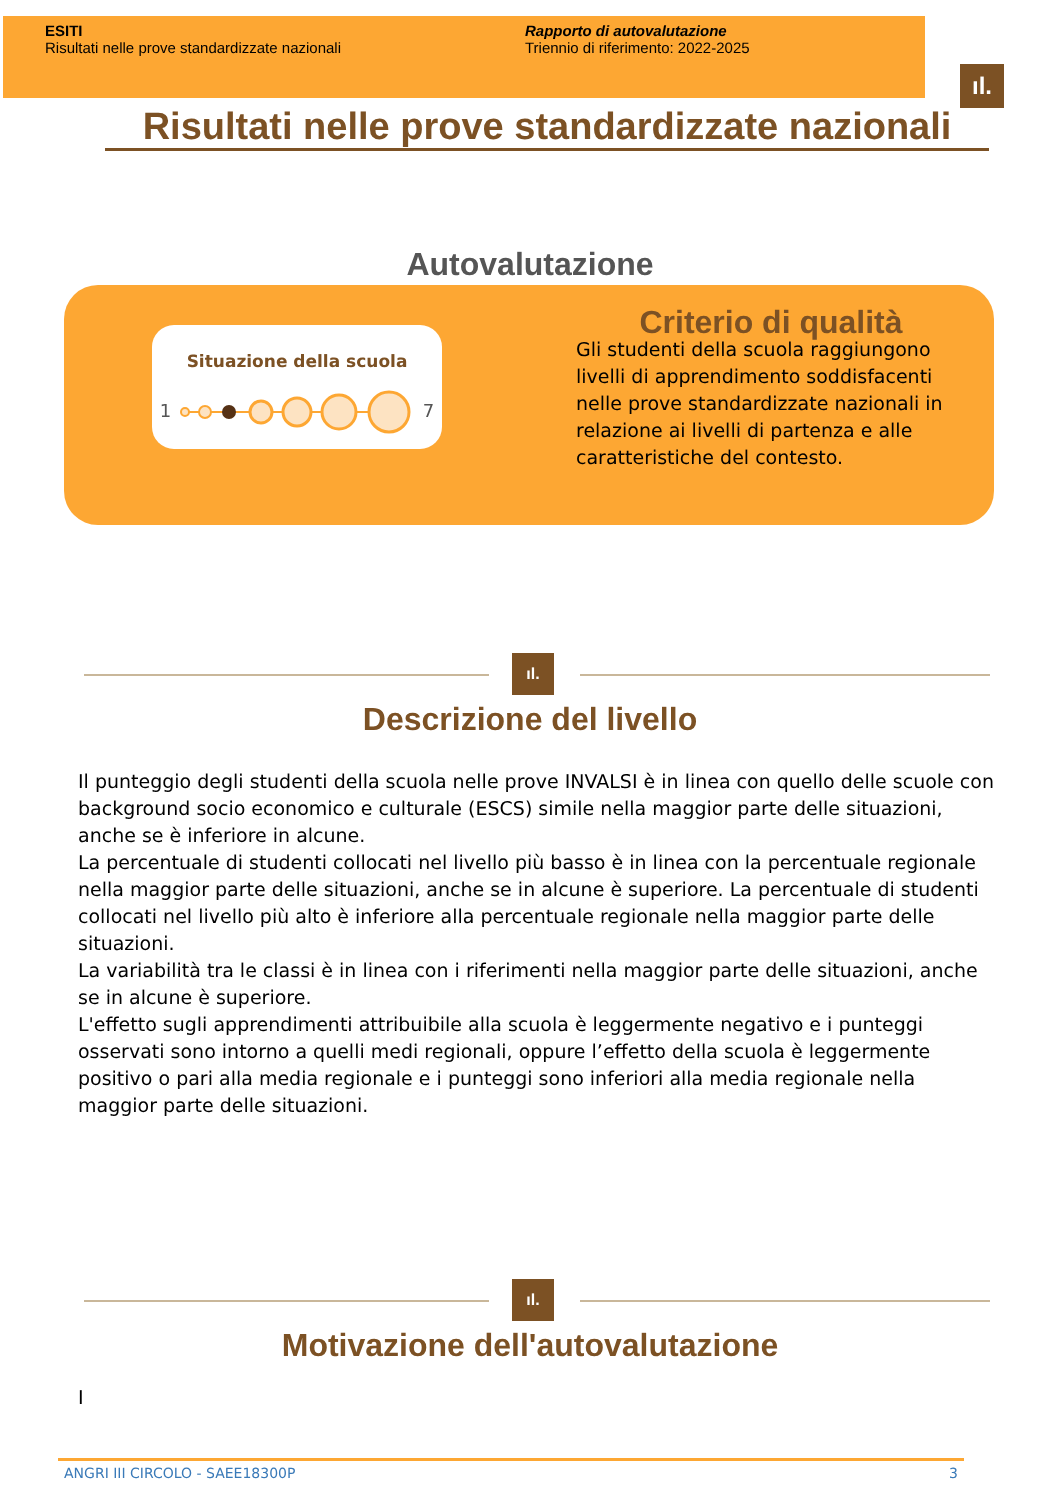ESITI
Risultati nelle prove standardizzate nazionali
Rapporto di autovalutazione
Triennio di riferimento: 2022-2025
ıl.
Risultati nelle prove standardizzate nazionali
Autovalutazione
Situazione della scuola
1 7
Criterio di qualità
Gli studenti della scuola raggiungono livelli di apprendimento soddisfacenti nelle prove standardizzate nazionali in relazione ai livelli di partenza e alle caratteristiche del contesto.
ıl.
Descrizione del livello
Il punteggio degli studenti della scuola nelle prove INVALSI è in linea con quello delle scuole con background socio economico e culturale (ESCS) simile nella maggior parte delle situazioni, anche se è inferiore in alcune.
La percentuale di studenti collocati nel livello più basso è in linea con la percentuale regionale nella maggior parte delle situazioni, anche se in alcune è superiore. La percentuale di studenti collocati nel livello più alto è inferiore alla percentuale regionale nella maggior parte delle situazioni.
La variabilità tra le classi è in linea con i riferimenti nella maggior parte delle situazioni, anche se in alcune è superiore.
L'effetto sugli apprendimenti attribuibile alla scuola è leggermente negativo e i punteggi osservati sono intorno a quelli medi regionali, oppure l’effetto della scuola è leggermente positivo o pari alla media regionale e i punteggi sono inferiori alla media regionale nella maggior parte delle situazioni.
ıl.
Motivazione dell'autovalutazione
I
ANGRI III CIRCOLO - SAEE18300P 3